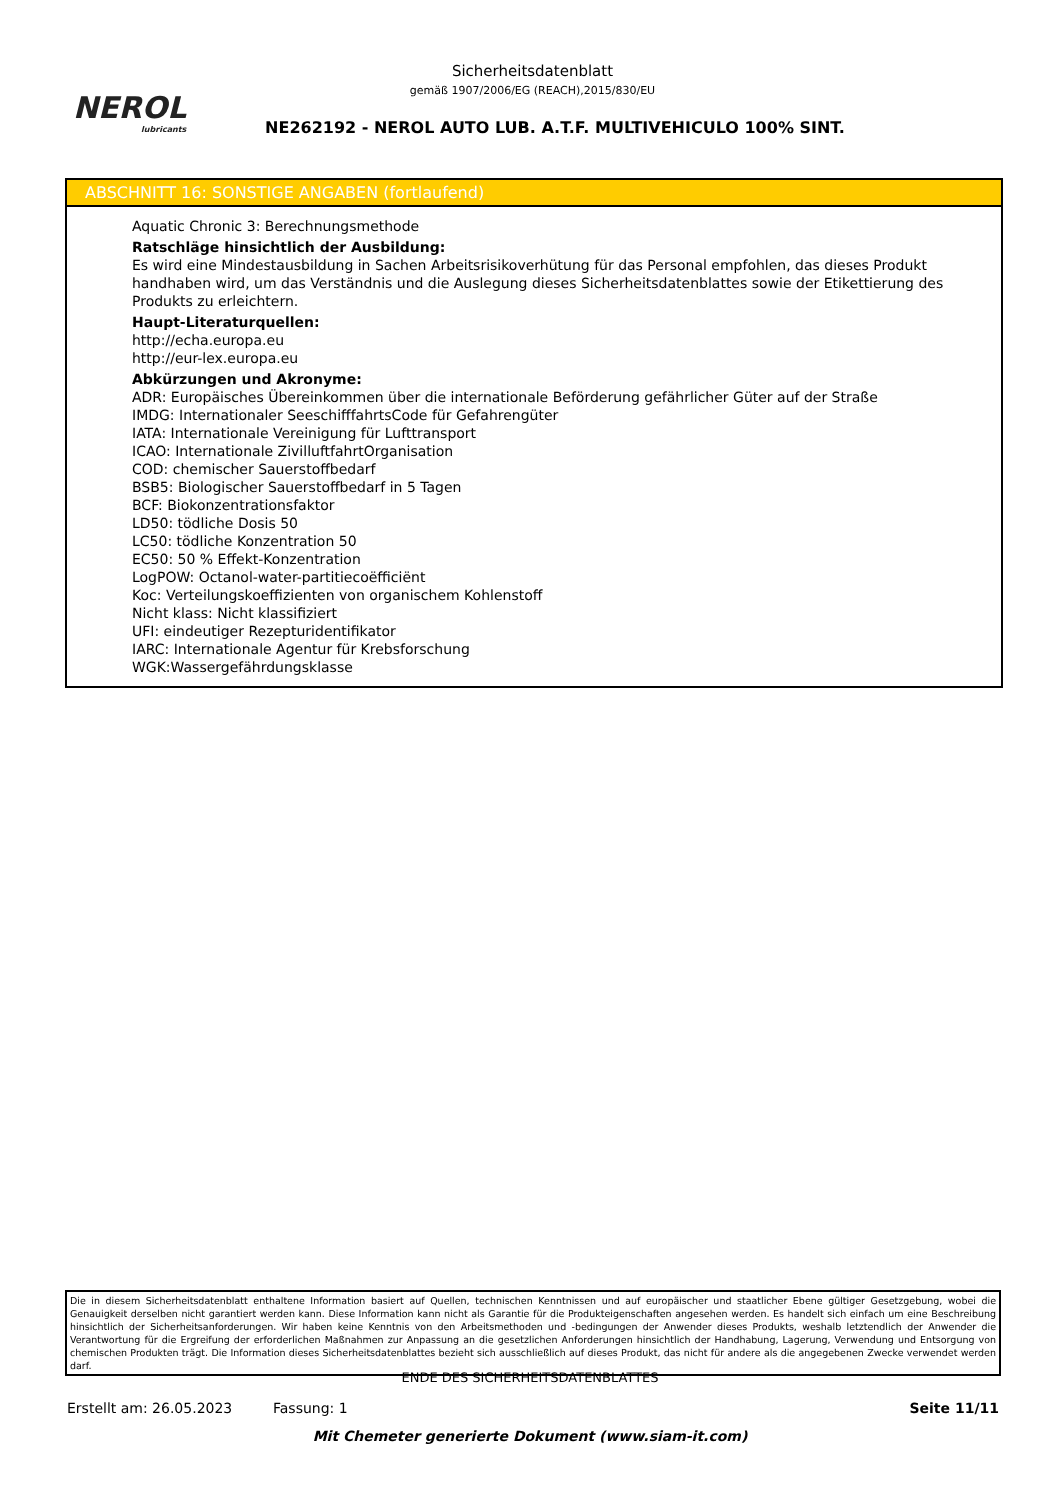NEROL
lubricants
Sicherheitsdatenblatt
gemäß 1907/2006/EG (REACH),2015/830/EU
NE262192 - NEROL AUTO LUB. A.T.F. MULTIVEHICULO 100% SINT.
ABSCHNITT 16: SONSTIGE ANGABEN (fortlaufend)
Aquatic Chronic 3: Berechnungsmethode
Ratschläge hinsichtlich der Ausbildung:
Es wird eine Mindestausbildung in Sachen Arbeitsrisikoverhütung für das Personal empfohlen, das dieses Produkt handhaben wird, um das Verständnis und die Auslegung dieses Sicherheitsdatenblattes sowie der Etikettierung des Produkts zu erleichtern.
Haupt-Literaturquellen:
http://echa.europa.eu
http://eur-lex.europa.eu
Abkürzungen und Akronyme:
ADR: Europäisches Übereinkommen über die internationale Beförderung gefährlicher Güter auf der Straße
IMDG: Internationaler SeeschifffahrtsCode für Gefahrengüter
IATA: Internationale Vereinigung für Lufttransport
ICAO: Internationale ZivilluftfahrtOrganisation
COD: chemischer Sauerstoffbedarf
BSB5: Biologischer Sauerstoffbedarf in 5 Tagen
BCF: Biokonzentrationsfaktor
LD50: tödliche Dosis 50
LC50: tödliche Konzentration 50
EC50: 50 % Effekt-Konzentration
LogPOW: Octanol-water-partitiecoëfficiënt
Koc: Verteilungskoeffizienten von organischem Kohlenstoff
Nicht klass: Nicht klassifiziert
UFI: eindeutiger Rezepturidentifikator
IARC: Internationale Agentur für Krebsforschung
WGK:Wassergefährdungsklasse
Die in diesem Sicherheitsdatenblatt enthaltene Information basiert auf Quellen, technischen Kenntnissen und auf europäischer und staatlicher Ebene gültiger Gesetzgebung, wobei die Genauigkeit derselben nicht garantiert werden kann. Diese Information kann nicht als Garantie für die Produkteigenschaften angesehen werden. Es handelt sich einfach um eine Beschreibung hinsichtlich der Sicherheitsanforderungen. Wir haben keine Kenntnis von den Arbeitsmethoden und -bedingungen der Anwender dieses Produkts, weshalb letztendlich der Anwender die Verantwortung für die Ergreifung der erforderlichen Maßnahmen zur Anpassung an die gesetzlichen Anforderungen hinsichtlich der Handhabung, Lagerung, Verwendung und Entsorgung von chemischen Produkten trägt. Die Information dieses Sicherheitsdatenblattes bezieht sich ausschließlich auf dieses Produkt, das nicht für andere als die angegebenen Zwecke verwendet werden darf.
ENDE DES SICHERHEITSDATENBLATTES
Erstellt am: 26.05.2023 Fassung: 1 Seite 11/11
Mit Chemeter generierte Dokument (www.siam-it.com)